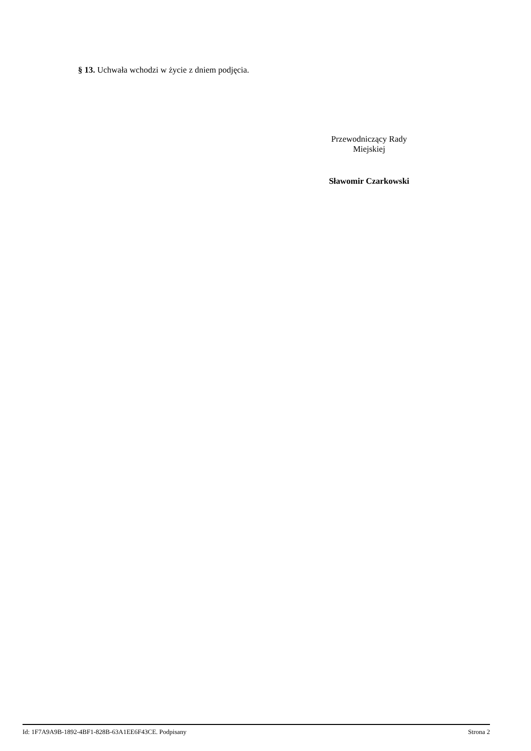§ 13. Uchwała wchodzi w życie z dniem podjęcia.
Przewodniczący Rady
Miejskiej
Sławomir Czarkowski
Id: 1F7A9A9B-1892-4BF1-828B-63A1EE6F43CE. Podpisany Strona 2